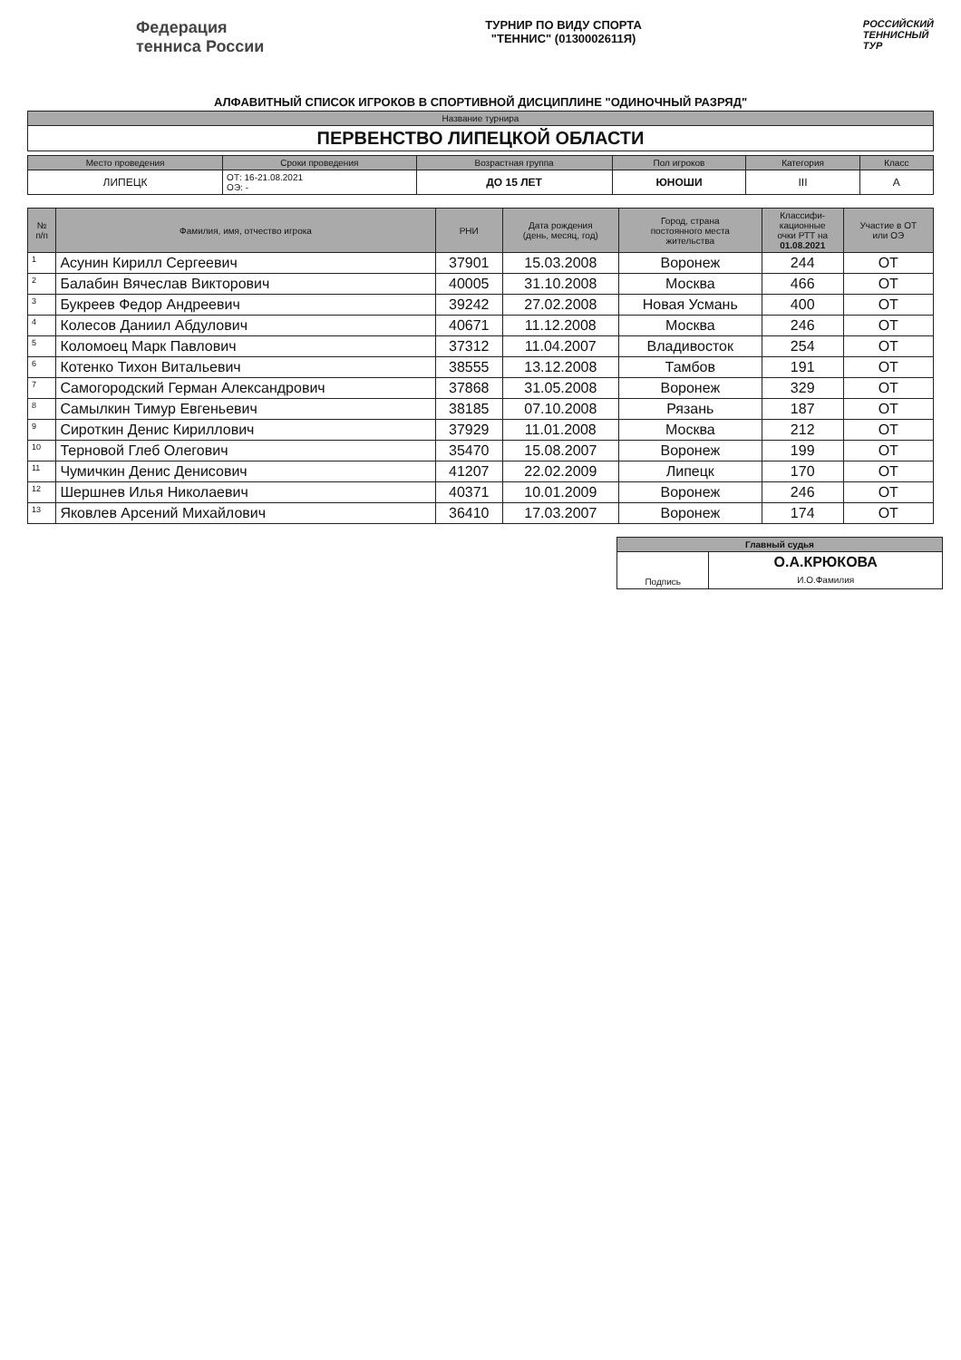Федерация
тенниса России
ТУРНИР ПО ВИДУ СПОРТА
"ТЕННИС" (0130002611Я)
РОССИЙСКИЙ
ТЕННИСНЫЙ
ТУР
АЛФАВИТНЫЙ СПИСОК ИГРОКОВ В СПОРТИВНОЙ ДИСЦИПЛИНЕ "ОДИНОЧНЫЙ РАЗРЯД"
| Название турнира |
| --- |
| ПЕРВЕНСТВО ЛИПЕЦКОЙ ОБЛАСТИ |
| Место проведения | Сроки проведения | Возрастная группа | Пол игроков | Категория | Класс |
| --- | --- | --- | --- | --- | --- |
| ЛИПЕЦК | ОТ: 16-21.08.2021 ОЭ: - | ДО 15 ЛЕТ | ЮНОШИ | III | А |
| № п/п | Фамилия, имя, отчество игрока | РНИ | Дата рождения (день, месяц, год) | Город, страна постоянного места жительства | Классифи- кационные очки РТТ на 01.08.2021 | Участие в ОТ или ОЭ |
| --- | --- | --- | --- | --- | --- | --- |
| 1 | Асунин Кирилл Сергеевич | 37901 | 15.03.2008 | Воронеж | 244 | ОТ |
| 2 | Балабин Вячеслав Викторович | 40005 | 31.10.2008 | Москва | 466 | ОТ |
| 3 | Букреев Федор Андреевич | 39242 | 27.02.2008 | Новая Усмань | 400 | ОТ |
| 4 | Колесов Даниил Абдулович | 40671 | 11.12.2008 | Москва | 246 | ОТ |
| 5 | Коломоец Марк Павлович | 37312 | 11.04.2007 | Владивосток | 254 | ОТ |
| 6 | Котенко Тихон Витальевич | 38555 | 13.12.2008 | Тамбов | 191 | ОТ |
| 7 | Самогородский Герман Александрович | 37868 | 31.05.2008 | Воронеж | 329 | ОТ |
| 8 | Самылкин Тимур Евгеньевич | 38185 | 07.10.2008 | Рязань | 187 | ОТ |
| 9 | Сироткин Денис Кириллович | 37929 | 11.01.2008 | Москва | 212 | ОТ |
| 10 | Терновой Глеб Олегович | 35470 | 15.08.2007 | Воронеж | 199 | ОТ |
| 11 | Чумичкин Денис Денисович | 41207 | 22.02.2009 | Липецк | 170 | ОТ |
| 12 | Шершнев Илья Николаевич | 40371 | 10.01.2009 | Воронеж | 246 | ОТ |
| 13 | Яковлев Арсений Михайлович | 36410 | 17.03.2007 | Воронеж | 174 | ОТ |
| Главный судья | |
| --- | --- |
| Подпись | О.А.КРЮКОВА И.О.Фамилия |